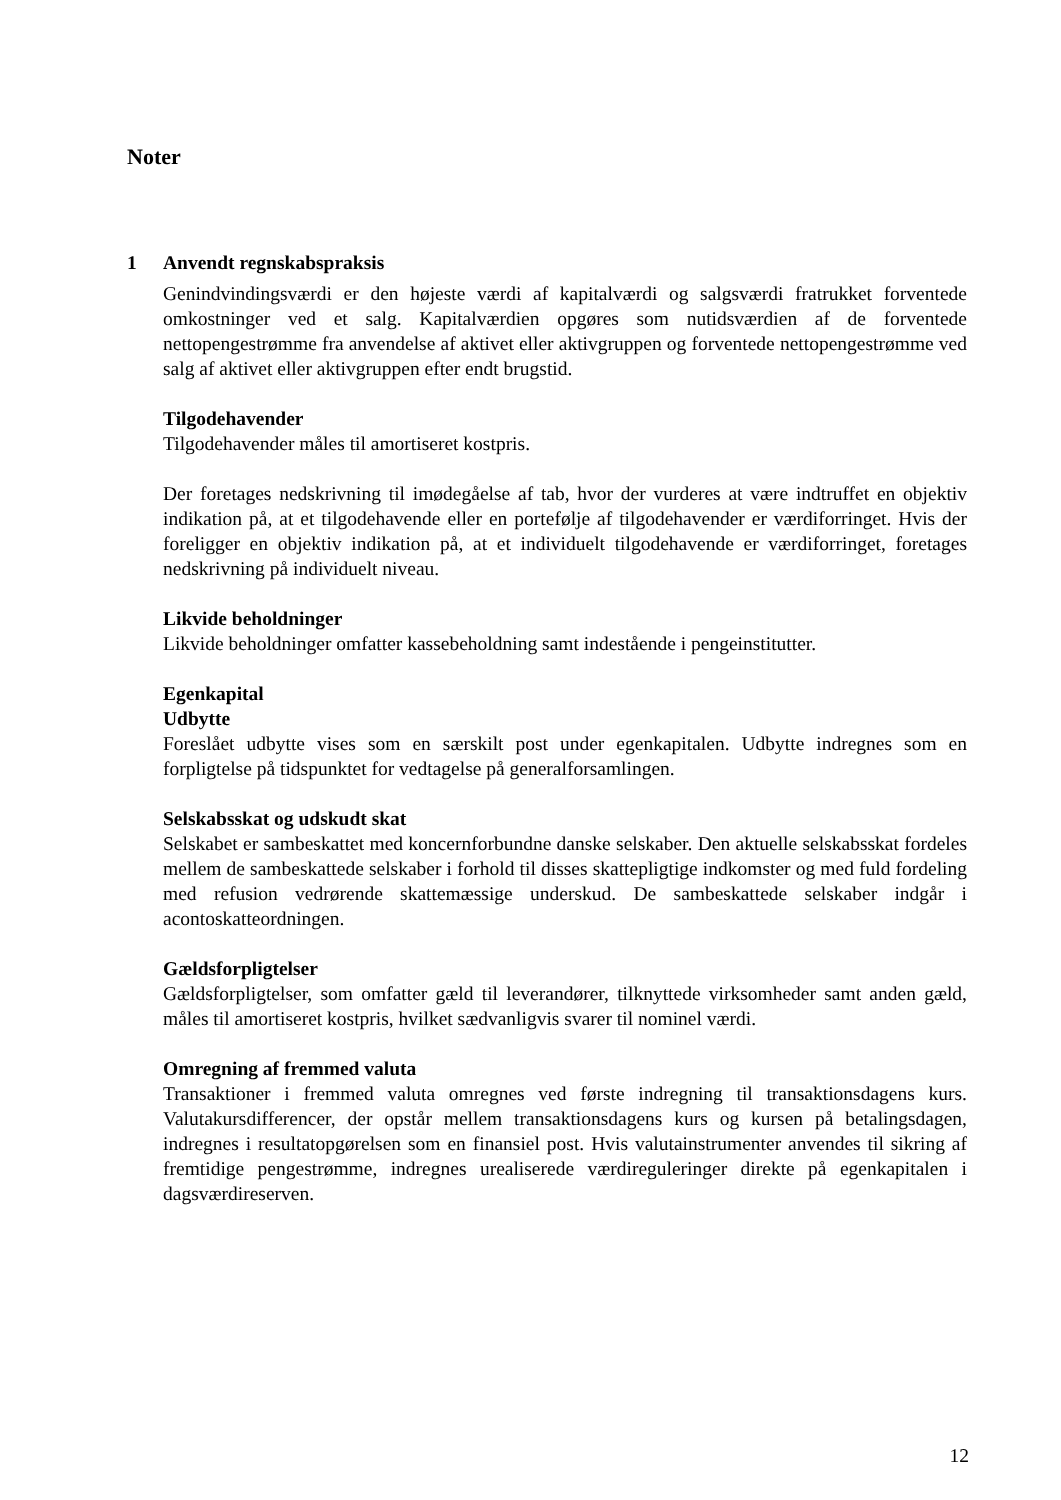Noter
1 Anvendt regnskabspraksis
Genindvindingsværdi er den højeste værdi af kapitalværdi og salgsværdi fratrukket forventede omkostninger ved et salg. Kapitalværdien opgøres som nutidsværdien af de forventede nettopengestrømme fra anvendelse af aktivet eller aktivgruppen og forventede nettopengestrømme ved salg af aktivet eller aktivgruppen efter endt brugstid.
Tilgodehavender
Tilgodehavender måles til amortiseret kostpris.
Der foretages nedskrivning til imødegåelse af tab, hvor der vurderes at være indtruffet en objektiv indikation på, at et tilgodehavende eller en portefølje af tilgodehavender er værdiforringet. Hvis der foreligger en objektiv indikation på, at et individuelt tilgodehavende er værdiforringet, foretages nedskrivning på individuelt niveau.
Likvide beholdninger
Likvide beholdninger omfatter kassebeholdning samt indestående i pengeinstitutter.
Egenkapital
Udbytte
Foreslået udbytte vises som en særskilt post under egenkapitalen. Udbytte indregnes som en forpligtelse på tidspunktet for vedtagelse på generalforsamlingen.
Selskabsskat og udskudt skat
Selskabet er sambeskattet med koncernforbundne danske selskaber. Den aktuelle selskabsskat fordeles mellem de sambeskattede selskaber i forhold til disses skattepligtige indkomster og med fuld fordeling med refusion vedrørende skattemæssige underskud. De sambeskattede selskaber indgår i acontoskatteordningen.
Gældsforpligtelser
Gældsforpligtelser, som omfatter gæld til leverandører, tilknyttede virksomheder samt anden gæld, måles til amortiseret kostpris, hvilket sædvanligvis svarer til nominel værdi.
Omregning af fremmed valuta
Transaktioner i fremmed valuta omregnes ved første indregning til transaktionsdagens kurs. Valutakursdifferencer, der opstår mellem transaktionsdagens kurs og kursen på betalingsdagen, indregnes i resultatopgørelsen som en finansiel post. Hvis valutainstrumenter anvendes til sikring af fremtidige pengestrømme, indregnes urealiserede værdireguleringer direkte på egenkapitalen i dagsværdireserven.
12